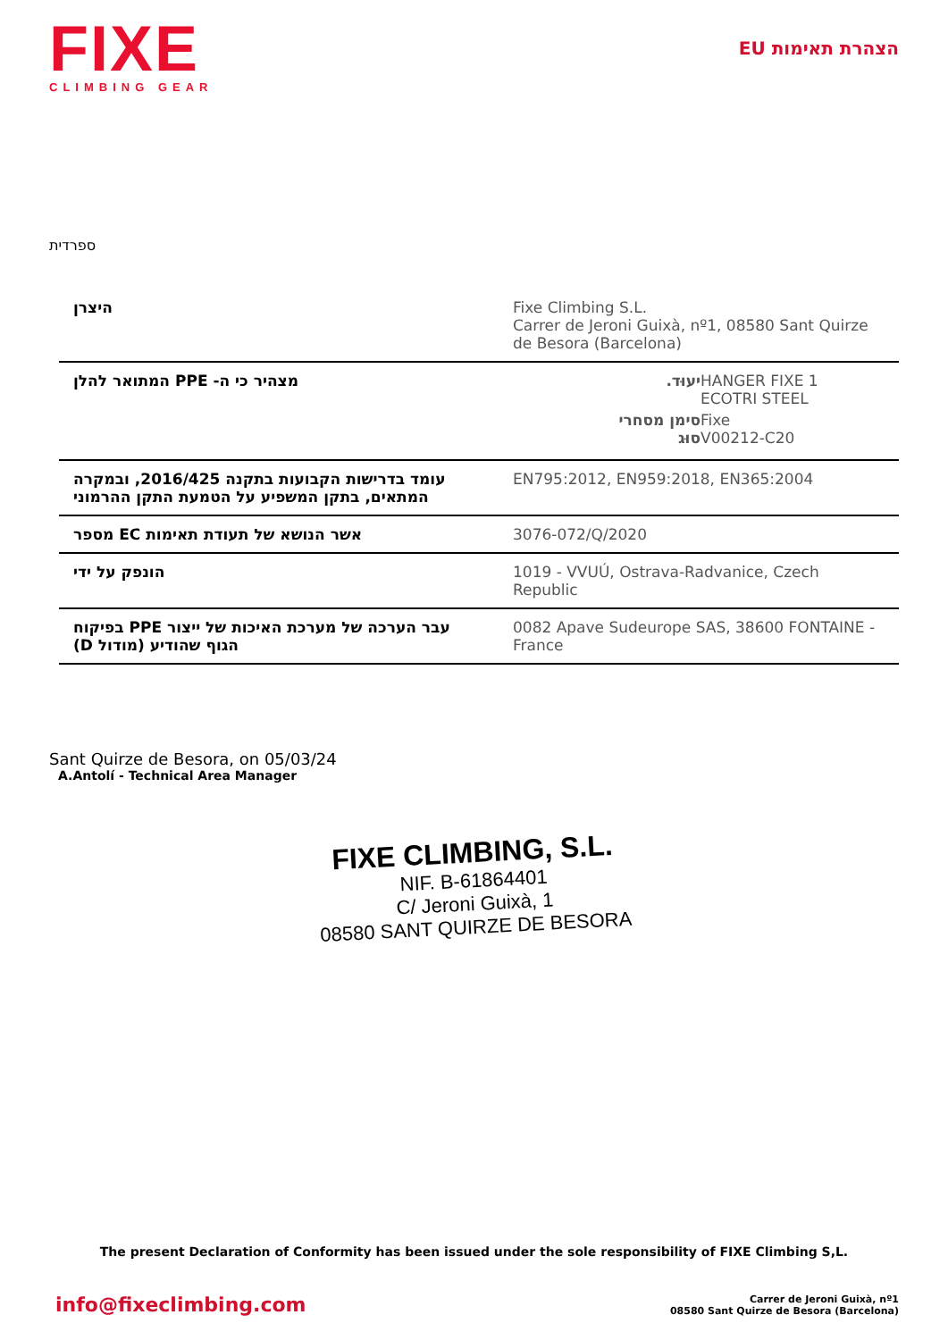FIXE
CLIMBING GEAR
הצהרת תאימות EU
ספרדית
| היצרן | Fixe Climbing S.L. Carrer de Jeroni Guixà, nº1, 08580 Sant Quirze de Besora (Barcelona) |
| מצהיר כי ה- PPE המתואר להלן | / יעוּד. / HANGER FIXE 1 ECOTRI STEEL / / סימן מסחרי סוּג / Fixe V00212-C20 / |
| עומד בדרישות הקבועות בתקנה 2016/425, ובמקרה המתאים, בתקן המשפיע על הטמעת התקן ההרמוני | EN795:2012, EN959:2018, EN365:2004 |
| אשר הנושא של תעודת תאימות EC מספר | 3076-072/Q/2020 |
| הונפק על ידי | 1019 - VVUÚ, Ostrava-Radvanice, Czech Republic |
| עבר הערכה של מערכת האיכות של ייצור PPE בפיקוח הגוף שהודיע (מודול D) | 0082 Apave Sudeurope SAS, 38600 FONTAINE - France |
Sant Quirze de Besora, on 05/03/24
A.Antolí - Technical Area Manager
FIXE CLIMBING, S.L.
NIF. B-61864401
C/ Jeroni Guixà, 1
08580 SANT QUIRZE DE BESORA
The present Declaration of Conformity has been issued under the sole responsibility of FIXE Climbing S,L.
info@fixeclimbing.com
Carrer de Jeroni Guixà, nº1
08580 Sant Quirze de Besora (Barcelona)